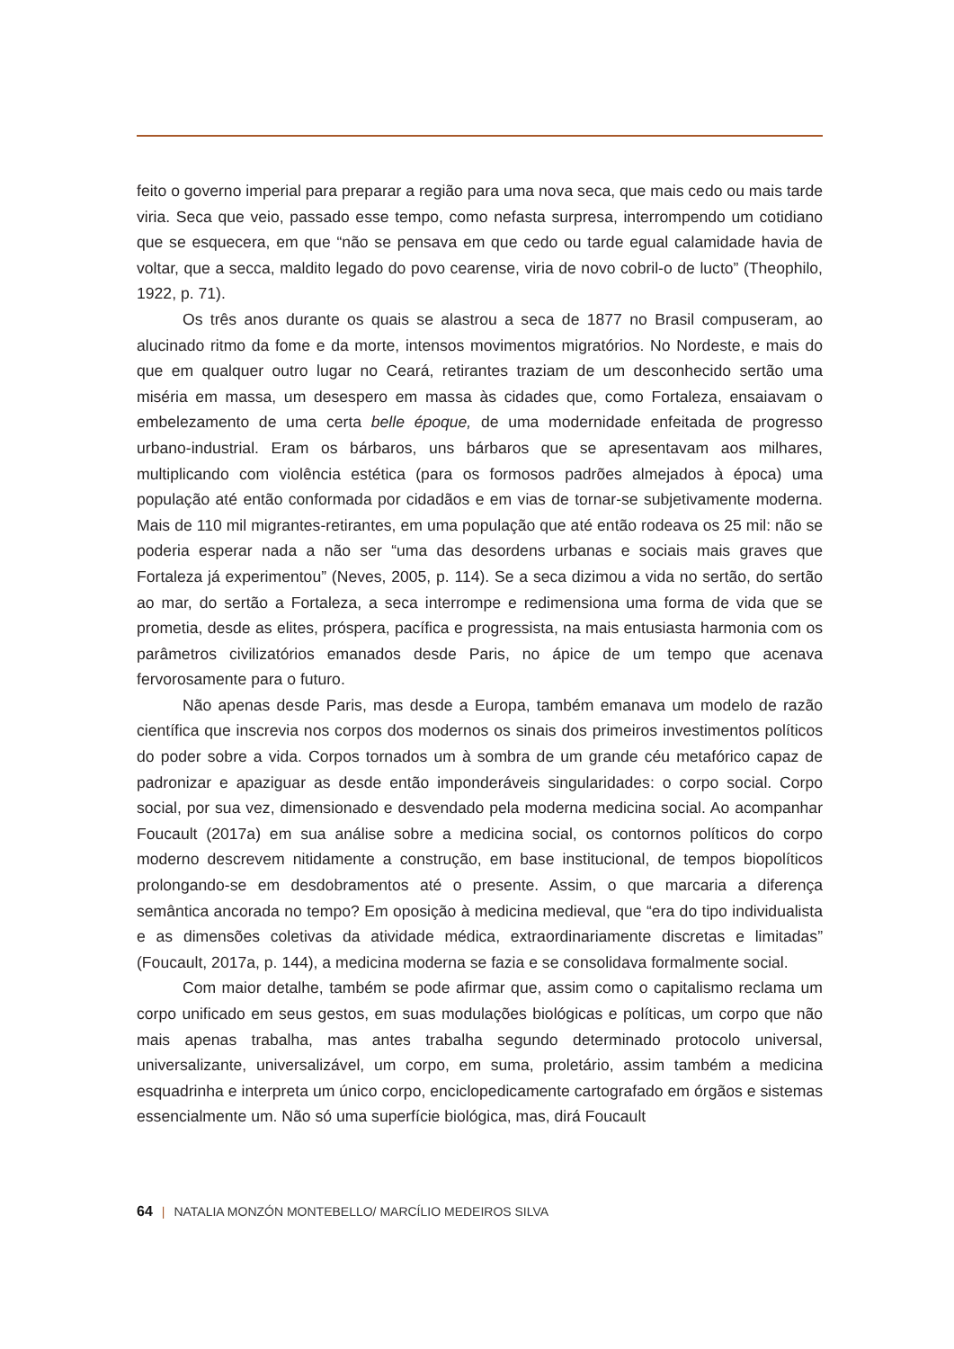feito o governo imperial para preparar a região para uma nova seca, que mais cedo ou mais tarde viria. Seca que veio, passado esse tempo, como nefasta surpresa, interrompendo um cotidiano que se esquecera, em que “não se pensava em que cedo ou tarde egual calamidade havia de voltar, que a secca, maldito legado do povo cearense, viria de novo cobril-o de lucto” (Theophilo, 1922, p. 71).
Os três anos durante os quais se alastrou a seca de 1877 no Brasil compuseram, ao alucinado ritmo da fome e da morte, intensos movimentos migratórios. No Nordeste, e mais do que em qualquer outro lugar no Ceará, retirantes traziam de um desconhecido sertão uma miséria em massa, um desespero em massa às cidades que, como Fortaleza, ensaiavam o embelezamento de uma certa belle époque, de uma modernidade enfeitada de progresso urbano-industrial. Eram os bárbaros, uns bárbaros que se apresentavam aos milhares, multiplicando com violência estética (para os formosos padrões almejados à época) uma população até então conformada por cidadãos e em vias de tornar-se subjetivamente moderna. Mais de 110 mil migrantes-retirantes, em uma população que até então rodeava os 25 mil: não se poderia esperar nada a não ser “uma das desordens urbanas e sociais mais graves que Fortaleza já experimentou” (Neves, 2005, p. 114). Se a seca dizimou a vida no sertão, do sertão ao mar, do sertão a Fortaleza, a seca interrompe e redimensiona uma forma de vida que se prometia, desde as elites, próspera, pacífica e progressista, na mais entusiasta harmonia com os parâmetros civilizatórios emanados desde Paris, no ápice de um tempo que acenava fervorosamente para o futuro.
Não apenas desde Paris, mas desde a Europa, também emanava um modelo de razão científica que inscrevia nos corpos dos modernos os sinais dos primeiros investimentos políticos do poder sobre a vida. Corpos tornados um à sombra de um grande céu metafórico capaz de padronizar e apaziguar as desde então imponderáveis singularidades: o corpo social. Corpo social, por sua vez, dimensionado e desvendado pela moderna medicina social. Ao acompanhar Foucault (2017a) em sua análise sobre a medicina social, os contornos políticos do corpo moderno descrevem nitidamente a construção, em base institucional, de tempos biopolíticos prolongando-se em desdobramentos até o presente. Assim, o que marcaria a diferença semântica ancorada no tempo? Em oposição à medicina medieval, que “era do tipo individualista e as dimensões coletivas da atividade médica, extraordinariamente discretas e limitadas” (Foucault, 2017a, p. 144), a medicina moderna se fazia e se consolidava formalmente social.
Com maior detalhe, também se pode afirmar que, assim como o capitalismo reclama um corpo unificado em seus gestos, em suas modulações biológicas e políticas, um corpo que não mais apenas trabalha, mas antes trabalha segundo determinado protocolo universal, universalizante, universalizável, um corpo, em suma, proletário, assim também a medicina esquadrinha e interpreta um único corpo, enciclopedicamente cartografado em órgãos e sistemas essencialmente um. Não só uma superfície biológica, mas, dirá Foucault
64 | NATALIA MONZÓN MONTEBELLO/ MARCÍLIO MEDEIROS SILVA